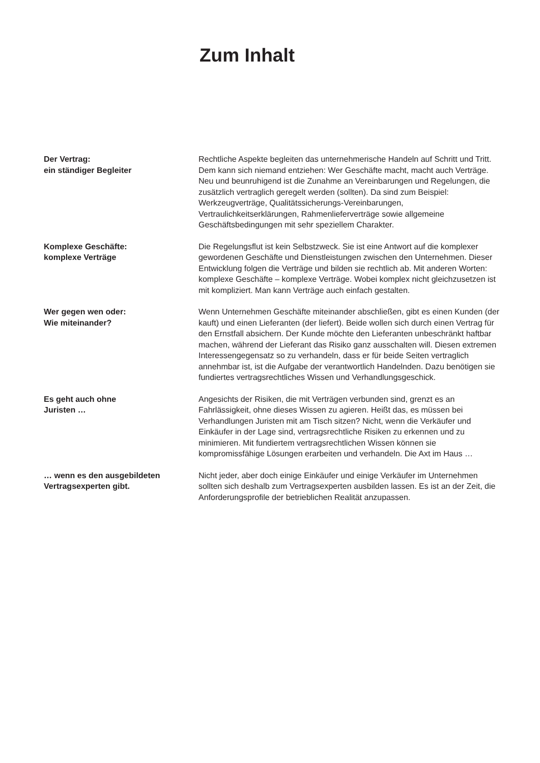Zum Inhalt
Der Vertrag:
ein ständiger Begleiter
Rechtliche Aspekte begleiten das unternehmerische Handeln auf Schritt und Tritt. Dem kann sich niemand entziehen: Wer Geschäfte macht, macht auch Verträge. Neu und beunruhigend ist die Zunahme an Vereinbarungen und Regelungen, die zusätzlich vertraglich geregelt werden (sollten). Da sind zum Beispiel: Werkzeugverträge, Qualitäts­sicherungs-Vereinbarungen, Vertraulichkeitserklärungen, Rahmenliefer­verträge sowie allgemeine Geschäftsbedingungen mit sehr speziellem Charakter.
Komplexe Geschäfte:
komplexe Verträge
Die Regelungsflut ist kein Selbstzweck. Sie ist eine Antwort auf die komplexer gewordenen Geschäfte und Dienstleistungen zwischen den Unternehmen. Dieser Entwicklung folgen die Verträge und bilden sie rechtlich ab. Mit anderen Worten: komplexe Geschäfte – komplexe Verträge. Wobei komplex nicht gleichzusetzen ist mit kompliziert. Man kann Verträge auch einfach gestalten.
Wer gegen wen oder:
Wie miteinander?
Wenn Unternehmen Geschäfte miteinander abschließen, gibt es einen Kunden (der kauft) und einen Lieferanten (der liefert). Beide wollen sich durch einen Vertrag für den Ernstfall absichern. Der Kunde möchte den Lieferanten unbeschränkt haftbar machen, während der Lieferant das Risiko ganz ausschalten will. Diesen extremen Interessengegensatz so zu verhandeln, dass er für beide Seiten vertraglich annehmbar ist, ist die Aufgabe der verantwortlich Handelnden. Dazu benötigen sie fundiertes vertragsrechtliches Wissen und Verhandlungsgeschick.
Es geht auch ohne
Juristen …
Angesichts der Risiken, die mit Verträgen verbunden sind, grenzt es an Fahrlässigkeit, ohne dieses Wissen zu agieren. Heißt das, es müssen bei Verhandlungen Juristen mit am Tisch sitzen? Nicht, wenn die Verkäufer und Einkäufer in der Lage sind, vertragsrechtliche Risiken zu erkennen und zu minimieren. Mit fundiertem vertragsrechtlichen Wissen können sie kompromissfähige Lösungen erarbeiten und verhandeln. Die Axt im Haus …
… wenn es den ausgebildeten
Vertragsexperten gibt.
Nicht jeder, aber doch einige Einkäufer und einige Verkäufer im Unternehmen sollten sich deshalb zum Vertragsexperten ausbilden lassen. Es ist an der Zeit, die Anforderungsprofile der betrieblichen Realität anzupassen.